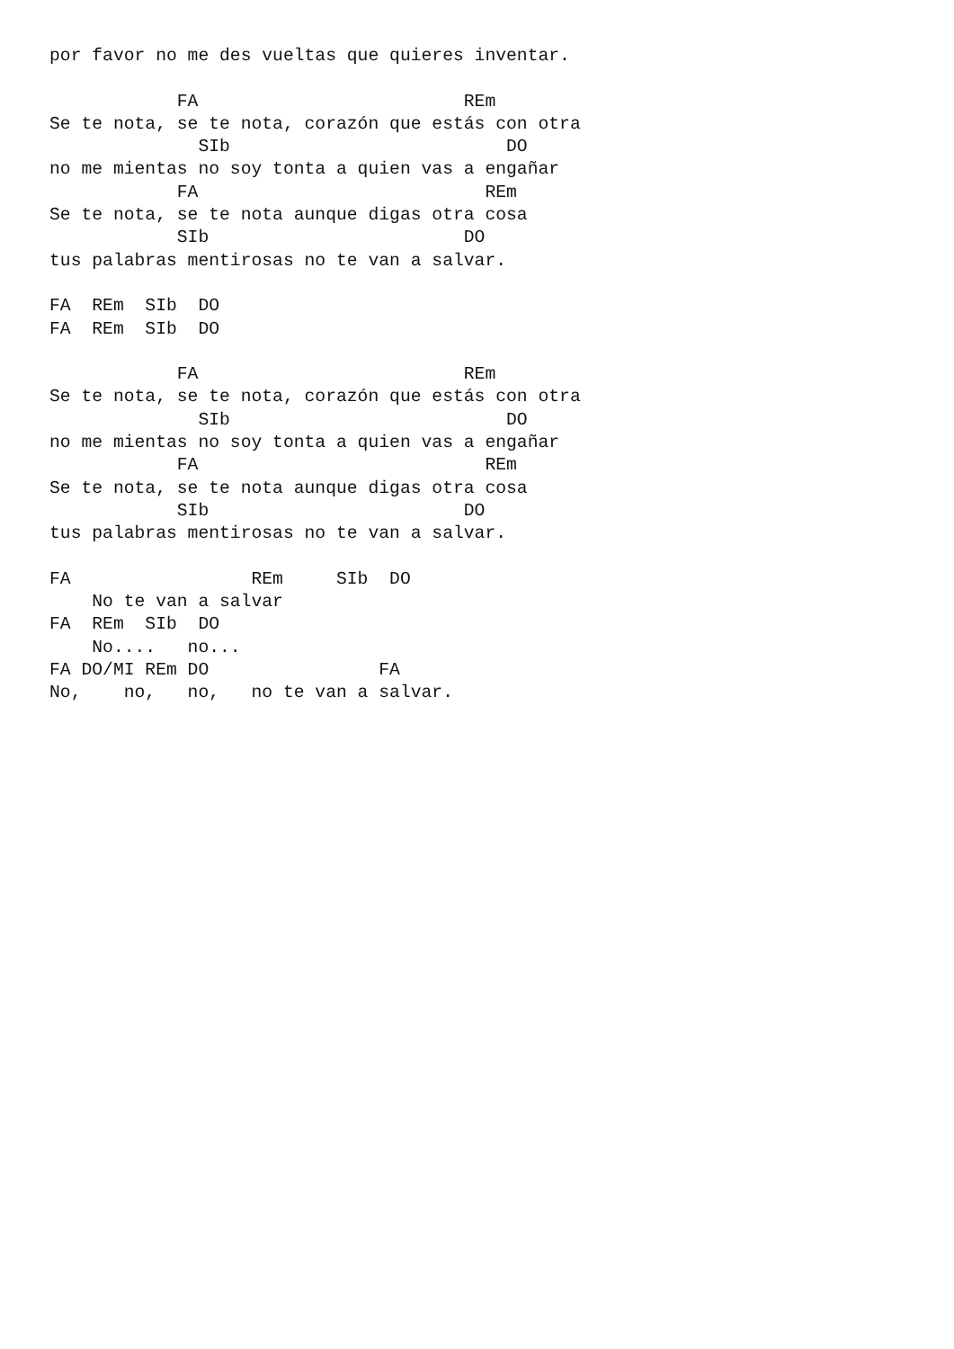por favor no me des vueltas que quieres inventar.

            FA                         REm
Se te nota, se te nota, corazón que estás con otra
              SIb                          DO
no me mientas no soy tonta a quien vas a engañar
            FA                           REm
Se te nota, se te nota aunque digas otra cosa
            SIb                        DO
tus palabras mentirosas no te van a salvar.

FA  REm  SIb  DO
FA  REm  SIb  DO

            FA                         REm
Se te nota, se te nota, corazón que estás con otra
              SIb                          DO
no me mientas no soy tonta a quien vas a engañar
            FA                           REm
Se te nota, se te nota aunque digas otra cosa
            SIb                        DO
tus palabras mentirosas no te van a salvar.

FA                 REm     SIb  DO
    No te van a salvar
FA  REm  SIb  DO
    No....   no...
FA DO/MI REm DO                FA
No,    no,   no,   no te van a salvar.